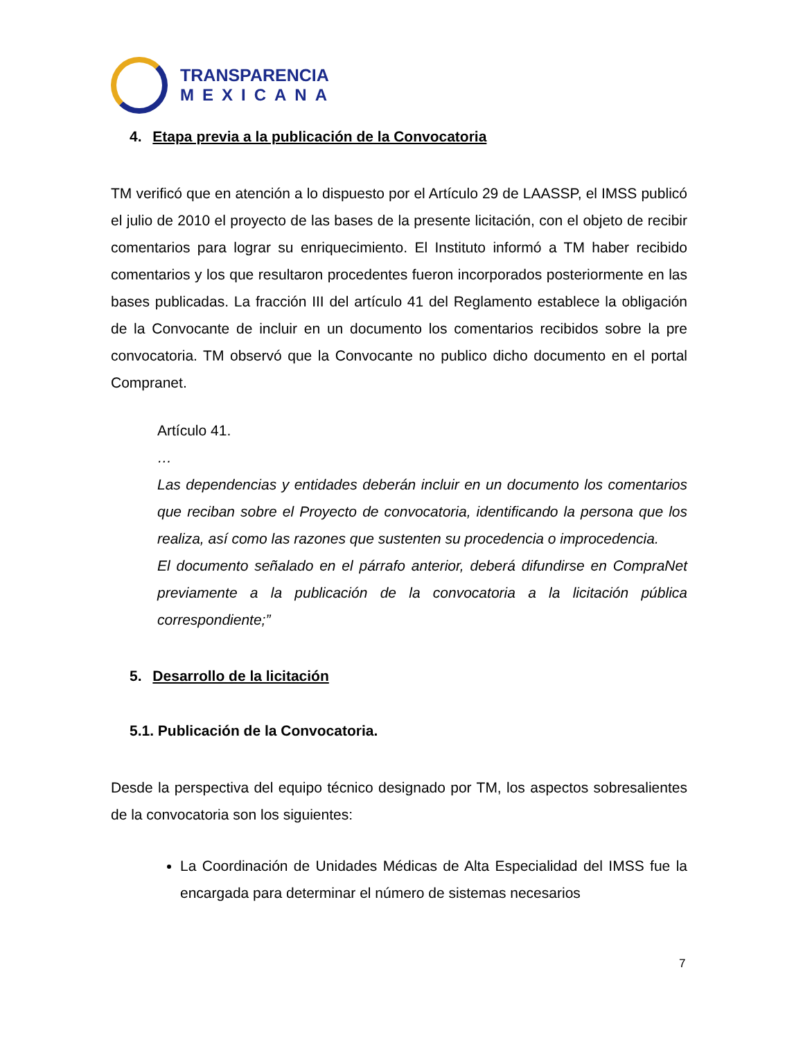TRANSPARENCIA
MEXICANA
4. Etapa previa a la publicación de la Convocatoria
TM verificó que en atención a lo dispuesto por el Artículo 29 de LAASSP, el IMSS publicó el julio de 2010 el proyecto de las bases de la presente licitación, con el objeto de recibir comentarios para lograr su enriquecimiento. El Instituto informó a TM haber recibido comentarios y los que resultaron procedentes fueron incorporados posteriormente en las bases publicadas. La fracción III del artículo 41 del Reglamento establece la obligación de la Convocante de incluir en un documento los comentarios recibidos sobre la pre convocatoria. TM observó que la Convocante no publico dicho documento en el portal Compranet.
Artículo 41.
…
Las dependencias y entidades deberán incluir en un documento los comentarios que reciban sobre el Proyecto de convocatoria, identificando la persona que los realiza, así como las razones que sustenten su procedencia o improcedencia.
El documento señalado en el párrafo anterior, deberá difundirse en CompraNet previamente a la publicación de la convocatoria a la licitación pública correspondiente;”
5. Desarrollo de la licitación
5.1. Publicación de la Convocatoria.
Desde la perspectiva del equipo técnico designado por TM, los aspectos sobresalientes de la convocatoria son los siguientes:
La Coordinación de Unidades Médicas de Alta Especialidad del IMSS fue la encargada para determinar el número de sistemas necesarios
7